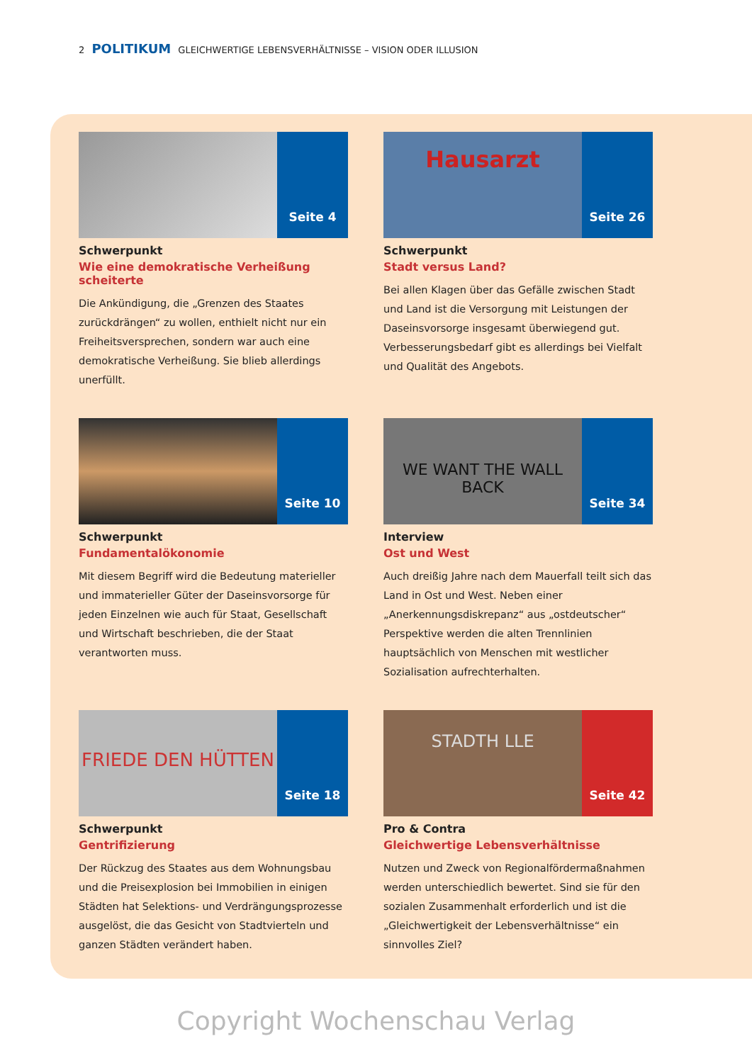2 POLITIKUM GLEICHWERTIGE LEBENSVERHÄLTNISSE – VISION ODER ILLUSION
Seite 4
Schwerpunkt
Wie eine demokratische Verheißung scheiterte
Die Ankündigung, die „Grenzen des Staates zurückdrängen“ zu wollen, enthielt nicht nur ein Freiheitsversprechen, sondern war auch eine demokratische Verheißung. Sie blieb allerdings unerfüllt.
Hausarzt
Seite 26
Schwerpunkt
Stadt versus Land?
Bei allen Klagen über das Gefälle zwischen Stadt und Land ist die Versorgung mit Leistungen der Daseinsvorsorge insgesamt überwiegend gut. Verbesserungsbedarf gibt es allerdings bei Vielfalt und Qualität des Angebots.
Seite 10
Schwerpunkt
Fundamentalökonomie
Mit diesem Begriff wird die Bedeutung materieller und immaterieller Güter der Daseinsvorsorge für jeden Einzelnen wie auch für Staat, Gesellschaft und Wirtschaft beschrieben, die der Staat verantworten muss.
WE WANT THE WALL BACK
Seite 34
Interview
Ost und West
Auch dreißig Jahre nach dem Mauerfall teilt sich das Land in Ost und West. Neben einer „Anerkennungsdiskrepanz“ aus „ostdeutscher“ Perspektive werden die alten Trennlinien hauptsächlich von Menschen mit westlicher Sozialisation aufrechterhalten.
FRIEDE DEN HÜTTEN
Seite 18
Schwerpunkt
Gentrifizierung
Der Rückzug des Staates aus dem Wohnungsbau und die Preisexplosion bei Immobilien in einigen Städten hat Selektions- und Verdrängungsprozesse ausgelöst, die das Gesicht von Stadtvierteln und ganzen Städten verändert haben.
STADTH LLE
Seite 42
Pro & Contra
Gleichwertige Lebensverhältnisse
Nutzen und Zweck von Regionalfördermaßnahmen werden unterschiedlich bewertet. Sind sie für den sozialen Zusammenhalt erforderlich und ist die „Gleichwertigkeit der Lebensverhältnisse“ ein sinnvolles Ziel?
Copyright Wochenschau Verlag